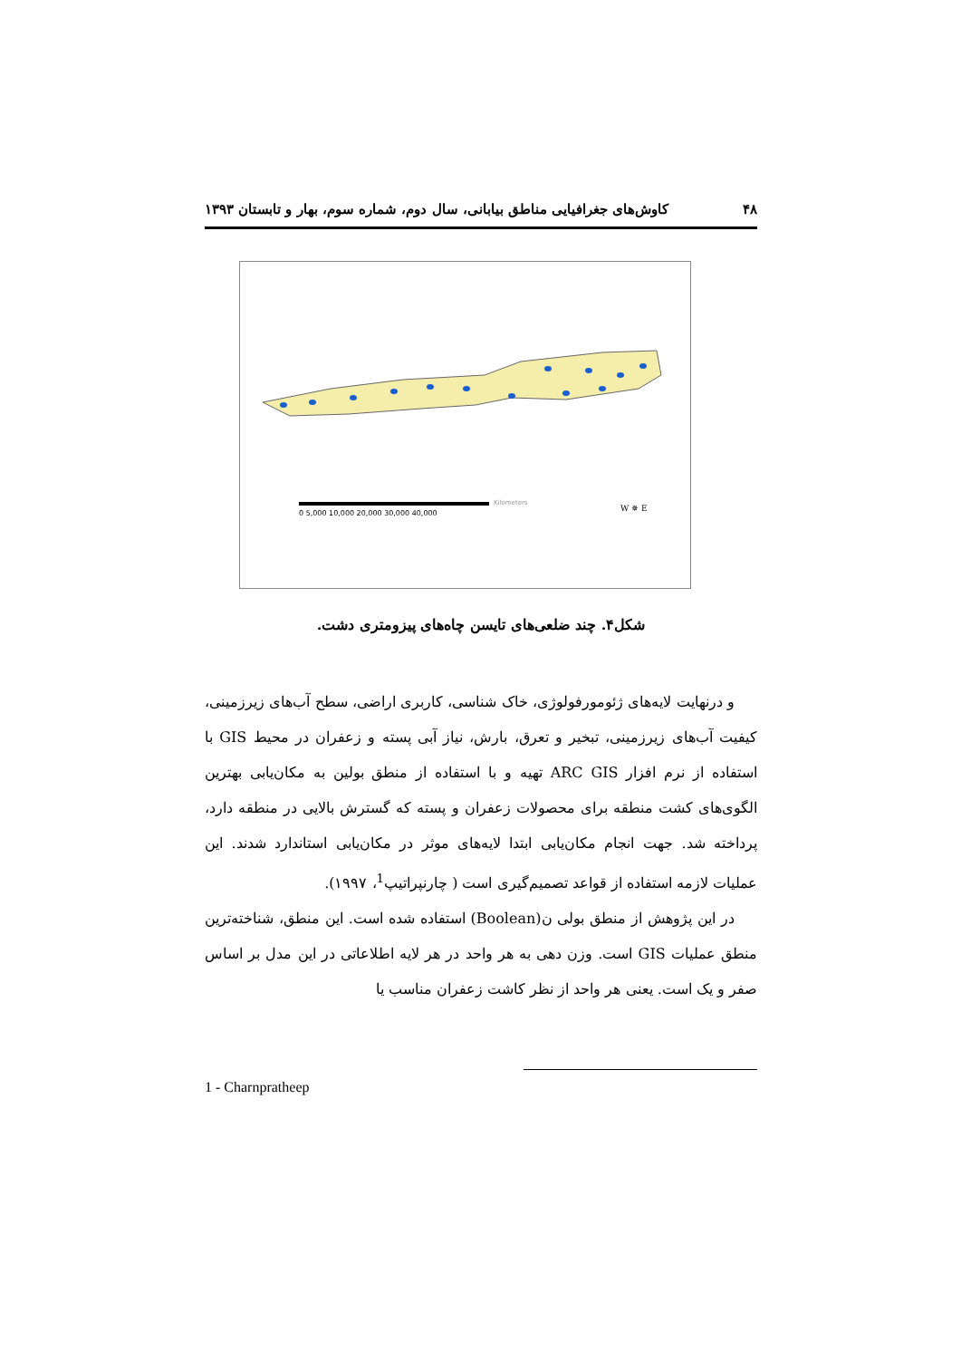۴۸ کاوش‌های جغرافیایی مناطق بیابانی، سال دوم، شماره سوم، بهار و تابستان ۱۳۹۳
0 5,000 10,000 20,000 30,000 40,000
Kilometers
W ✵ E
شکل۴. چند ضلعی‌های تایسن چاه‌های پیزومتری دشت.
و درنهایت لایه‌های ژئومورفولوژی، خاک شناسی، کاربری اراضی، سطح آب‌های زیرزمینی، کیفیت آب‌های زیرزمینی، تبخیر و تعرق، بارش، نیاز آبی پسته و زعفران در محیط GIS با استفاده از نرم افزار ARC GIS تهیه و با استفاده از منطق بولین به مکان‌یابی بهترین الگوی‌های کشت منطقه برای محصولات زعفران و پسته که گسترش بالایی در منطقه دارد، پرداخته شد. جهت انجام مکان‌یابی ابتدا لایه‌های موثر در مکان‌یابی استاندارد شدند. این عملیات لازمه استفاده از قواعد تصمیم‌گیری است ( چارنپراتیپ<sup>1</sup>، ۱۹۹۷).
در این پژوهش از منطق بولی ن(Boolean) استفاده شده است. این منطق، شناخته‌ترین منطق عملیات GIS است. وزن دهی به هر واحد در هر لایه اطلاعاتی در این مدل بر اساس صفر و یک است. یعنی هر واحد از نظر کاشت زعفران مناسب یا
1 - Charnpratheep